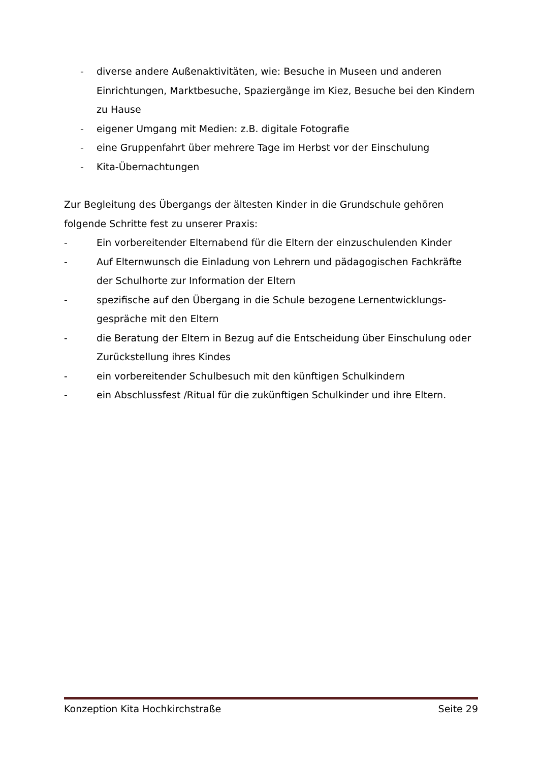- diverse andere Außenaktivitäten, wie: Besuche in Museen und anderen Einrichtungen, Marktbesuche, Spaziergänge im Kiez, Besuche bei den Kindern zu Hause
- eigener Umgang mit Medien: z.B. digitale Fotografie
- eine Gruppenfahrt über mehrere Tage im Herbst vor der Einschulung
- Kita-Übernachtungen
Zur Begleitung des Übergangs der ältesten Kinder in die Grundschule gehören folgende Schritte fest zu unserer Praxis:
- Ein vorbereitender Elternabend für die Eltern der einzuschulenden Kinder
- Auf Elternwunsch die Einladung von Lehrern und pädagogischen Fachkräfte der Schulhorte zur Information der Eltern
- spezifische auf den Übergang in die Schule bezogene Lernentwicklungs-gespräche mit den Eltern
- die Beratung der Eltern in Bezug auf die Entscheidung über Einschulung oder Zurückstellung ihres Kindes
- ein vorbereitender Schulbesuch mit den künftigen Schulkindern
- ein Abschlussfest /Ritual für die zukünftigen Schulkinder und ihre Eltern.
Konzeption Kita Hochkirchstraße Seite 29